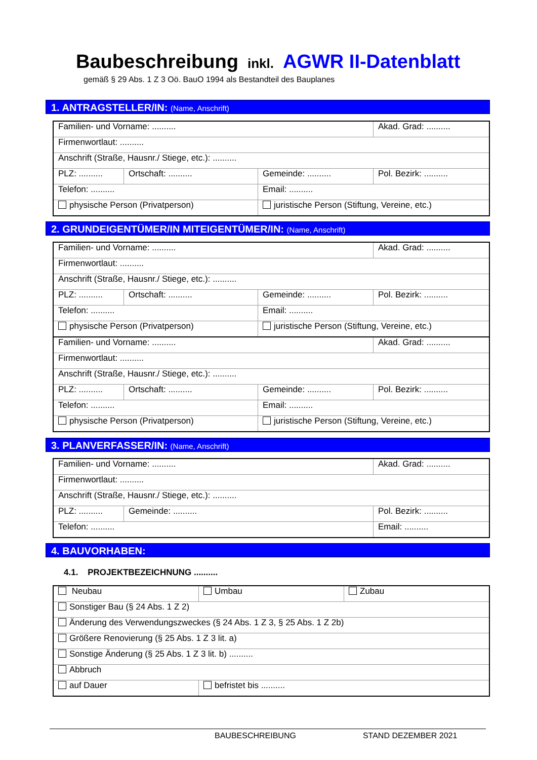Baubeschreibung inkl. AGWR II-Datenblatt
gemäß § 29 Abs. 1 Z 3 Oö. BauO 1994 als Bestandteil des Bauplanes
1. ANTRAGSTELLER/IN: (Name, Anschrift)
| Familien- und Vorname: .......... | | | Akad. Grad: .......... |
| Firmenwortlaut: .......... | | | |
| Anschrift (Straße, Hausnr./ Stiege, etc.): .......... | | | |
| PLZ: .......... | Ortschaft: .......... | Gemeinde: .......... | Pol. Bezirk: .......... |
| Telefon: .......... | | Email: .......... | |
| physische Person (Privatperson) | | juristische Person (Stiftung, Vereine, etc.) | |
2. GRUNDEIGENTÜMER/IN MITEIGENTÜMER/IN: (Name, Anschrift)
| Familien- und Vorname: .......... | | | Akad. Grad: .......... |
| Firmenwortlaut: .......... | | | |
| Anschrift (Straße, Hausnr./ Stiege, etc.): .......... | | | |
| PLZ: .......... | Ortschaft: .......... | Gemeinde: .......... | Pol. Bezirk: .......... |
| Telefon: .......... | | Email: .......... | |
| physische Person (Privatperson) | | juristische Person (Stiftung, Vereine, etc.) | |
| Familien- und Vorname: .......... | | | Akad. Grad: .......... |
| Firmenwortlaut: .......... | | | |
| Anschrift (Straße, Hausnr./ Stiege, etc.): .......... | | | |
| PLZ: .......... | Ortschaft: .......... | Gemeinde: .......... | Pol. Bezirk: .......... |
| Telefon: .......... | | Email: .......... | |
| physische Person (Privatperson) | | juristische Person (Stiftung, Vereine, etc.) | |
3. PLANVERFASSER/IN: (Name, Anschrift)
| Familien- und Vorname: .......... | | | Akad. Grad: .......... |
| Firmenwortlaut: .......... | | | |
| Anschrift (Straße, Hausnr./ Stiege, etc.): .......... | | | |
| PLZ: .......... | Gemeinde: .......... | | Pol. Bezirk: .......... |
| Telefon: .......... | | Email: .......... | |
4. BAUVORHABEN:
4.1. PROJEKTBEZEICHNUNG ..........
| Neubau | Umbau | Zubau |
| Sonstiger Bau (§ 24 Abs. 1 Z 2) | | |
| Änderung des Verwendungszweckes (§ 24 Abs. 1 Z 3, § 25 Abs. 1 Z 2b) | | |
| Größere Renovierung (§ 25 Abs. 1 Z 3 lit. a) | | |
| Sonstige Änderung (§ 25 Abs. 1 Z 3 lit. b) .......... | | |
| Abbruch | | |
| auf Dauer | befristet bis .......... | |
BAUBESCHREIBUNG STAND DEZEMBER 2021